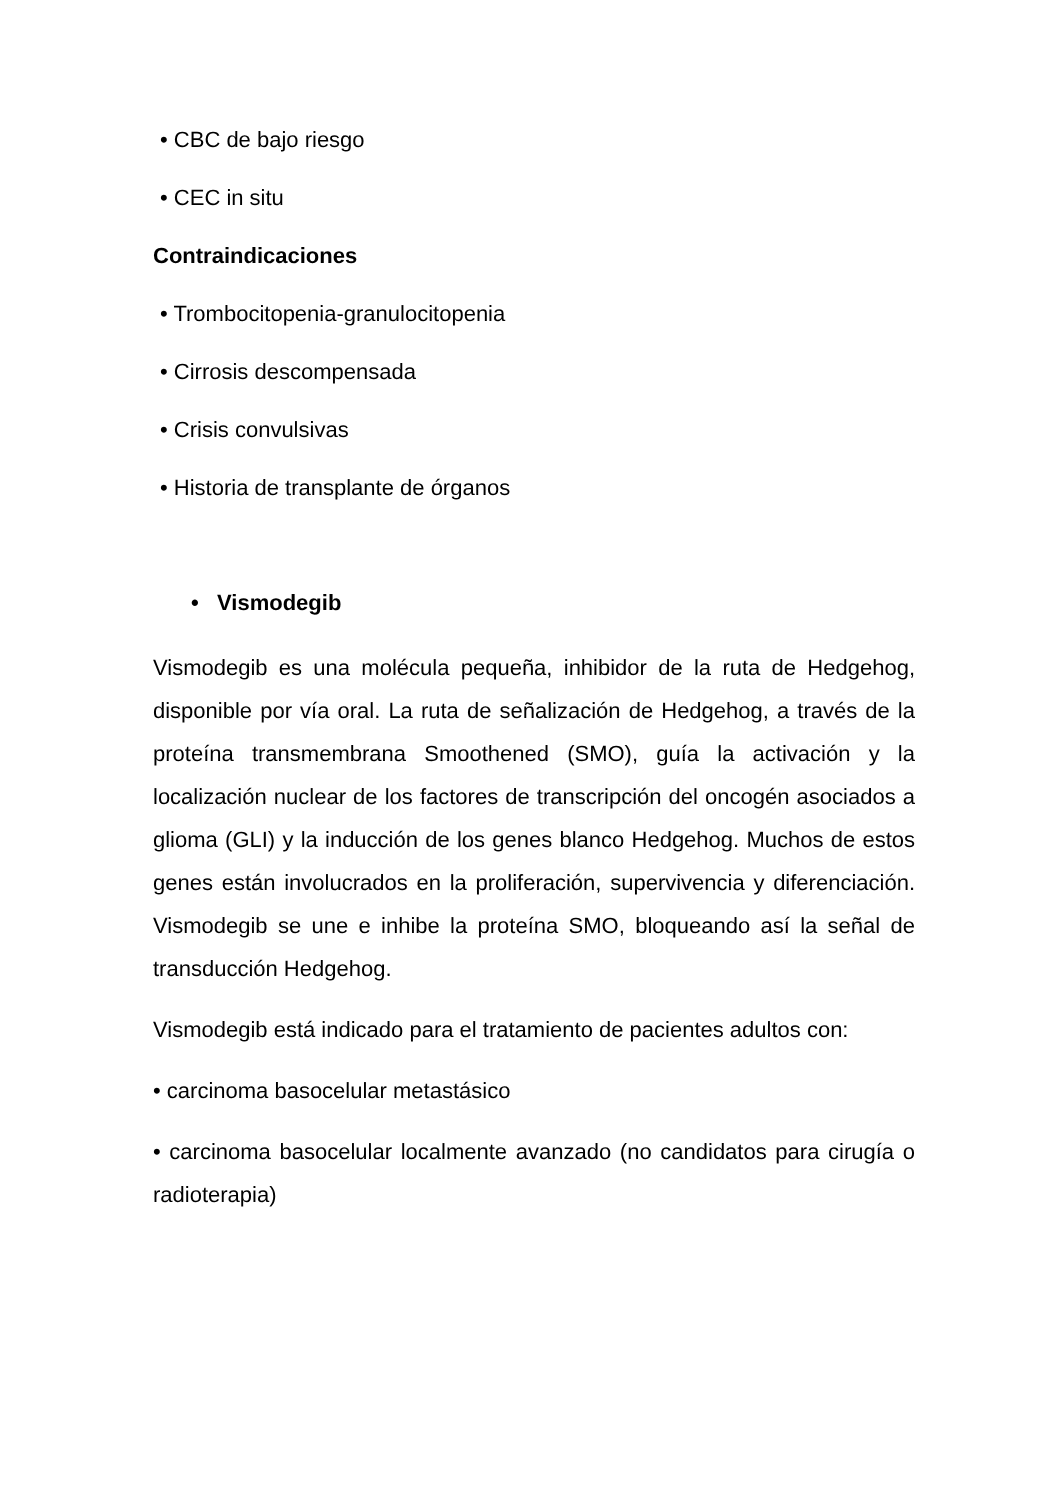• CBC de bajo riesgo
• CEC in situ
Contraindicaciones
• Trombocitopenia-granulocitopenia
• Cirrosis descompensada
• Crisis convulsivas
• Historia de transplante de órganos
• Vismodegib
Vismodegib es una molécula pequeña, inhibidor de la ruta de Hedgehog, disponible por vía oral. La ruta de señalización de Hedgehog, a través de la proteína transmembrana Smoothened (SMO), guía la activación y la localización nuclear de los factores de transcripción del oncogén asociados a glioma (GLI) y la inducción de los genes blanco Hedgehog. Muchos de estos genes están involucrados en la proliferación, supervivencia y diferenciación. Vismodegib se une e inhibe la proteína SMO, bloqueando así la señal de transducción Hedgehog.
Vismodegib está indicado para el tratamiento de pacientes adultos con:
• carcinoma basocelular metastásico
• carcinoma basocelular localmente avanzado (no candidatos para cirugía o radioterapia)